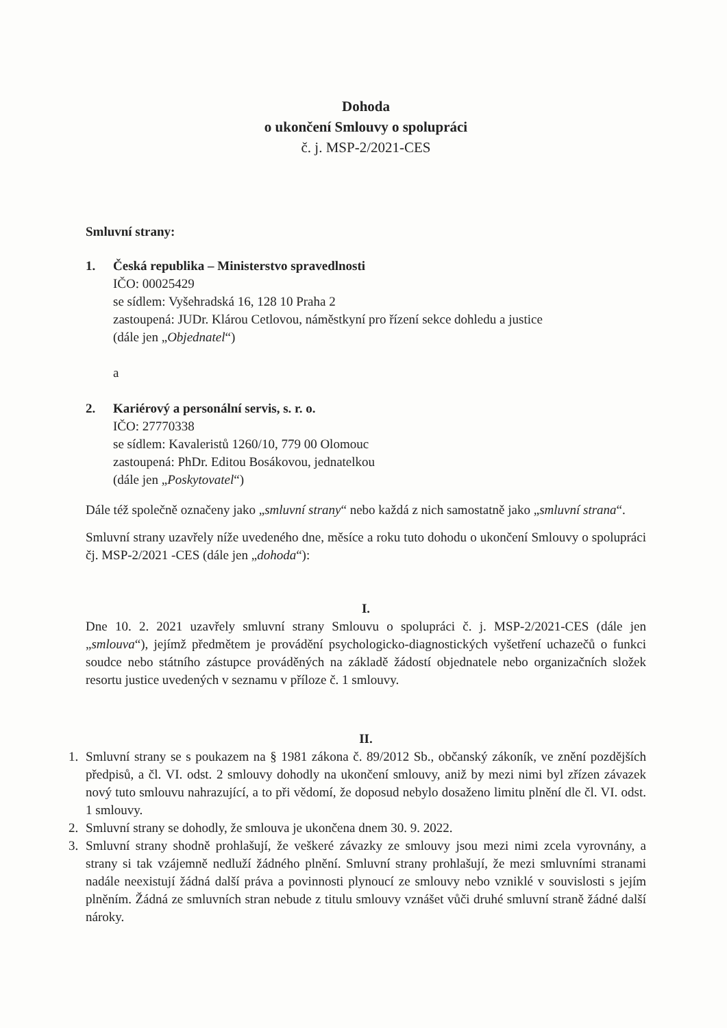Dohoda
o ukončení Smlouvy o spolupráci
č. j. MSP-2/2021-CES
Smluvní strany:
1. Česká republika – Ministerstvo spravedlnosti
IČO: 00025429
se sídlem: Vyšehradská 16, 128 10 Praha 2
zastoupená: JUDr. Klárou Cetlovou, náměstkyní pro řízení sekce dohledu a justice
(dále jen „Objednatel“)
a
2. Kariérový a personální servis, s. r. o.
IČO: 27770338
se sídlem: Kavaleristů 1260/10, 779 00 Olomouc
zastoupená: PhDr. Editou Bosákovou, jednatelkou
(dále jen „Poskytovatel“)
Dále též společně označeny jako „smluvní strany“ nebo každá z nich samostatně jako „smluvní strana“.
Smluvní strany uzavřely níže uvedeného dne, měsíce a roku tuto dohodu o ukončení Smlouvy o spolupráci čj. MSP-2/2021 -CES (dále jen „dohoda“):
I.
Dne 10. 2. 2021 uzavřely smluvní strany Smlouvu o spolupráci č. j. MSP-2/2021-CES (dále jen „smlouva“), jejímž předmětem je provádění psychologicko-diagnostických vyšetření uchazečů o funkci soudce nebo státního zástupce prováděných na základě žádostí objednatele nebo organizačních složek resortu justice uvedených v seznamu v příloze č. 1 smlouvy.
II.
1. Smluvní strany se s poukazem na § 1981 zákona č. 89/2012 Sb., občanský zákoník, ve znění pozdějších předpisů, a čl. VI. odst. 2 smlouvy dohodly na ukončení smlouvy, aniž by mezi nimi byl zřízen závazek nový tuto smlouvu nahrazující, a to při vědomí, že doposud nebylo dosaženo limitu plnění dle čl. VI. odst. 1 smlouvy.
2. Smluvní strany se dohodly, že smlouva je ukončena dnem 30. 9. 2022.
3. Smluvní strany shodně prohlašují, že veškeré závazky ze smlouvy jsou mezi nimi zcela vyrovnány, a strany si tak vzájemně nedluží žádného plnění. Smluvní strany prohlašují, že mezi smluvními stranami nadále neexistují žádná další práva a povinnosti plynoucí ze smlouvy nebo vzniklé v souvislosti s jejím plněním. Žádná ze smluvních stran nebude z titulu smlouvy vznášet vůči druhé smluvní straně žádné další nároky.